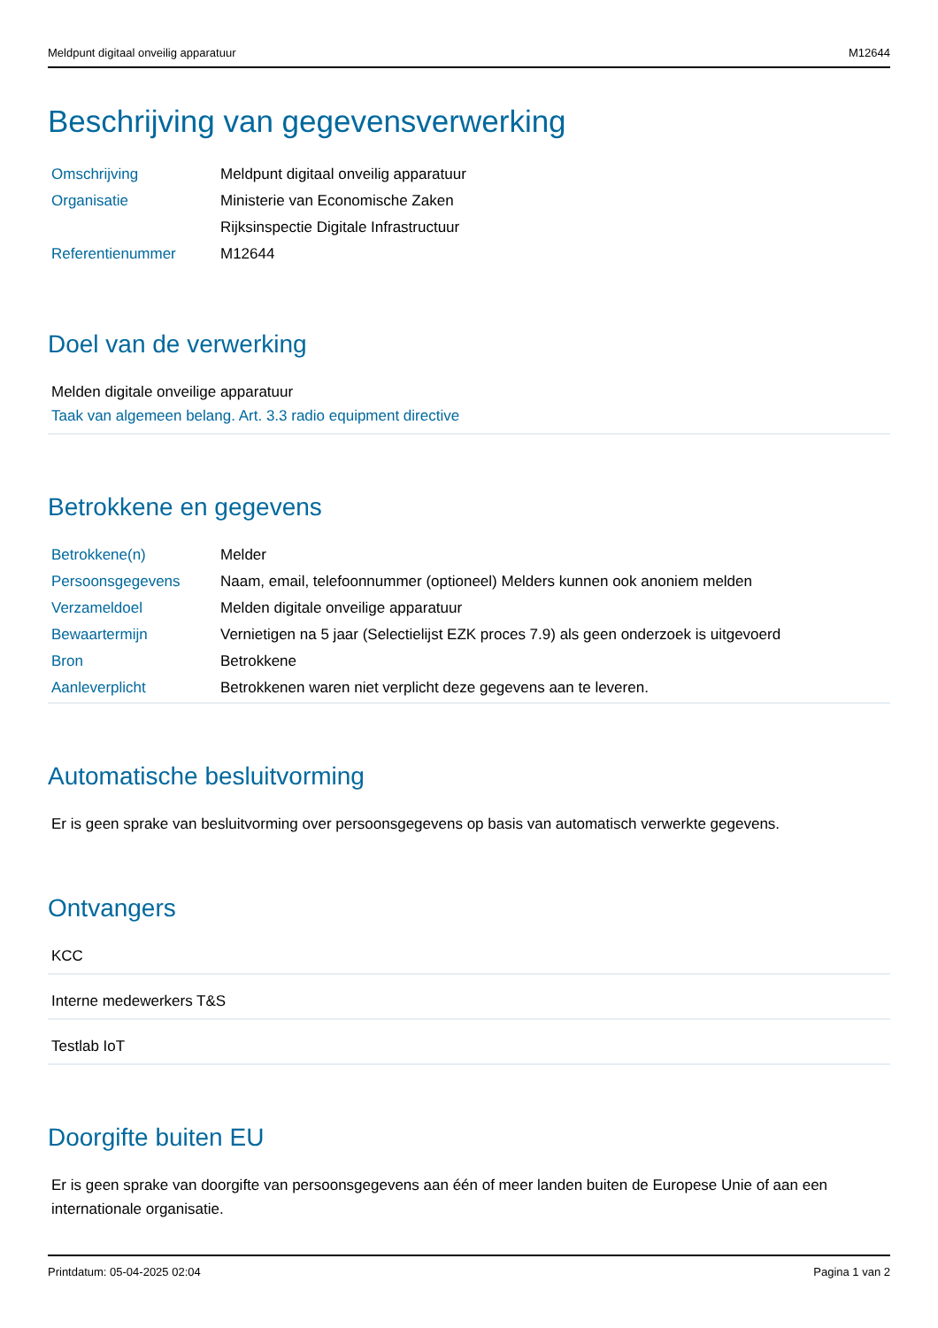Meldpunt digitaal onveilig apparatuur M12644
Beschrijving van gegevensverwerking
| Omschrijving | Meldpunt digitaal onveilig apparatuur |
| Organisatie | Ministerie van Economische Zaken |
| | Rijksinspectie Digitale Infrastructuur |
| Referentienummer | M12644 |
Doel van de verwerking
Melden digitale onveilige apparatuur
Taak van algemeen belang. Art. 3.3 radio equipment directive
Betrokkene en gegevens
| Betrokkene(n) | Melder |
| Persoonsgegevens | Naam, email, telefoonnummer (optioneel) Melders kunnen ook anoniem melden |
| Verzameldoel | Melden digitale onveilige apparatuur |
| Bewaartermijn | Vernietigen na 5 jaar (Selectielijst EZK proces 7.9) als geen onderzoek is uitgevoerd |
| Bron | Betrokkene |
| Aanleverplicht | Betrokkenen waren niet verplicht deze gegevens aan te leveren. |
Automatische besluitvorming
Er is geen sprake van besluitvorming over persoonsgegevens op basis van automatisch verwerkte gegevens.
Ontvangers
KCC
Interne medewerkers T&S
Testlab IoT
Doorgifte buiten EU
Er is geen sprake van doorgifte van persoonsgegevens aan één of meer landen buiten de Europese Unie of aan een internationale organisatie.
Printdatum: 05-04-2025 02:04 Pagina 1 van 2